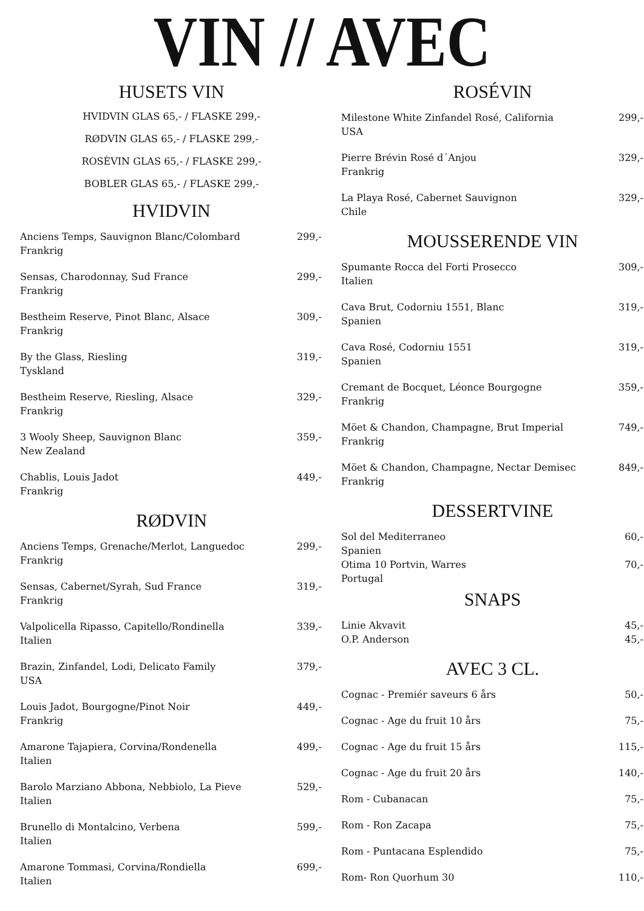VIN // AVEC
HUSETS VIN
HVIDVIN GLAS 65,- / FLASKE 299,-
RØDVIN GLAS 65,- / FLASKE 299,-
ROSÈVIN GLAS 65,- / FLASKE 299,-
BOBLER GLAS 65,- / FLASKE 299,-
HVIDVIN
Anciens Temps, Sauvignon Blanc/Colombard
Frankrig 299,-
Sensas, Charodonnay, Sud France
Frankrig 299,-
Bestheim Reserve, Pinot Blanc, Alsace
Frankrig 309,-
By the Glass, Riesling
Tyskland 319,-
Bestheim Reserve, Riesling, Alsace
Frankrig 329,-
3 Wooly Sheep, Sauvignon Blanc
New Zealand 359,-
Chablis, Louis Jadot
Frankrig 449,-
RØDVIN
Anciens Temps, Grenache/Merlot, Languedoc
Frankrig 299,-
Sensas, Cabernet/Syrah, Sud France
Frankrig 319,-
Valpolicella Ripasso, Capitello/Rondinella
Italien 339,-
Brazin, Zinfandel, Lodi, Delicato Family
USA 379,-
Louis Jadot, Bourgogne/Pinot Noir
Frankrig 449,-
Amarone Tajapiera, Corvina/Rondenella
Italien 499,-
Barolo Marziano Abbona, Nebbiolo, La Pieve
Italien 529,-
Brunello di Montalcino, Verbena
Italien 599,-
Amarone Tommasi, Corvina/Rondiella
Italien 699,-
ROSÉVIN
Milestone White Zinfandel Rosé, California
USA 299,-
Pierre Brévin Rosé d´Anjou
Frankrig 329,-
La Playa Rosé, Cabernet Sauvignon
Chile 329,-
MOUSSERENDE VIN
Spumante Rocca del Forti Prosecco
Italien 309,-
Cava Brut, Codorniu 1551, Blanc
Spanien 319,-
Cava Rosé, Codorniu 1551
Spanien 319,-
Cremant de Bocquet, Léonce Bourgogne
Frankrig 359,-
Möet & Chandon, Champagne, Brut Imperial
Frankrig 749,-
Möet & Chandon, Champagne, Nectar Demisec
Frankrig 849,-
DESSERTVINE
Sol del Mediterraneo
Spanien 60,-
Otima 10 Portvin, Warres
Portugal 70,-
SNAPS
Linie Akvavit 45,-
O.P. Anderson 45,-
AVEC 3 CL.
Cognac - Premiér saveurs 6 års 50,-
Cognac - Age du fruit 10 års 75,-
Cognac - Age du fruit 15 års 115,-
Cognac - Age du fruit 20 års 140,-
Rom - Cubanacan 75,-
Rom - Ron Zacapa 75,-
Rom - Puntacana Esplendido 75,-
Rom- Ron Quorhum 30 110,-